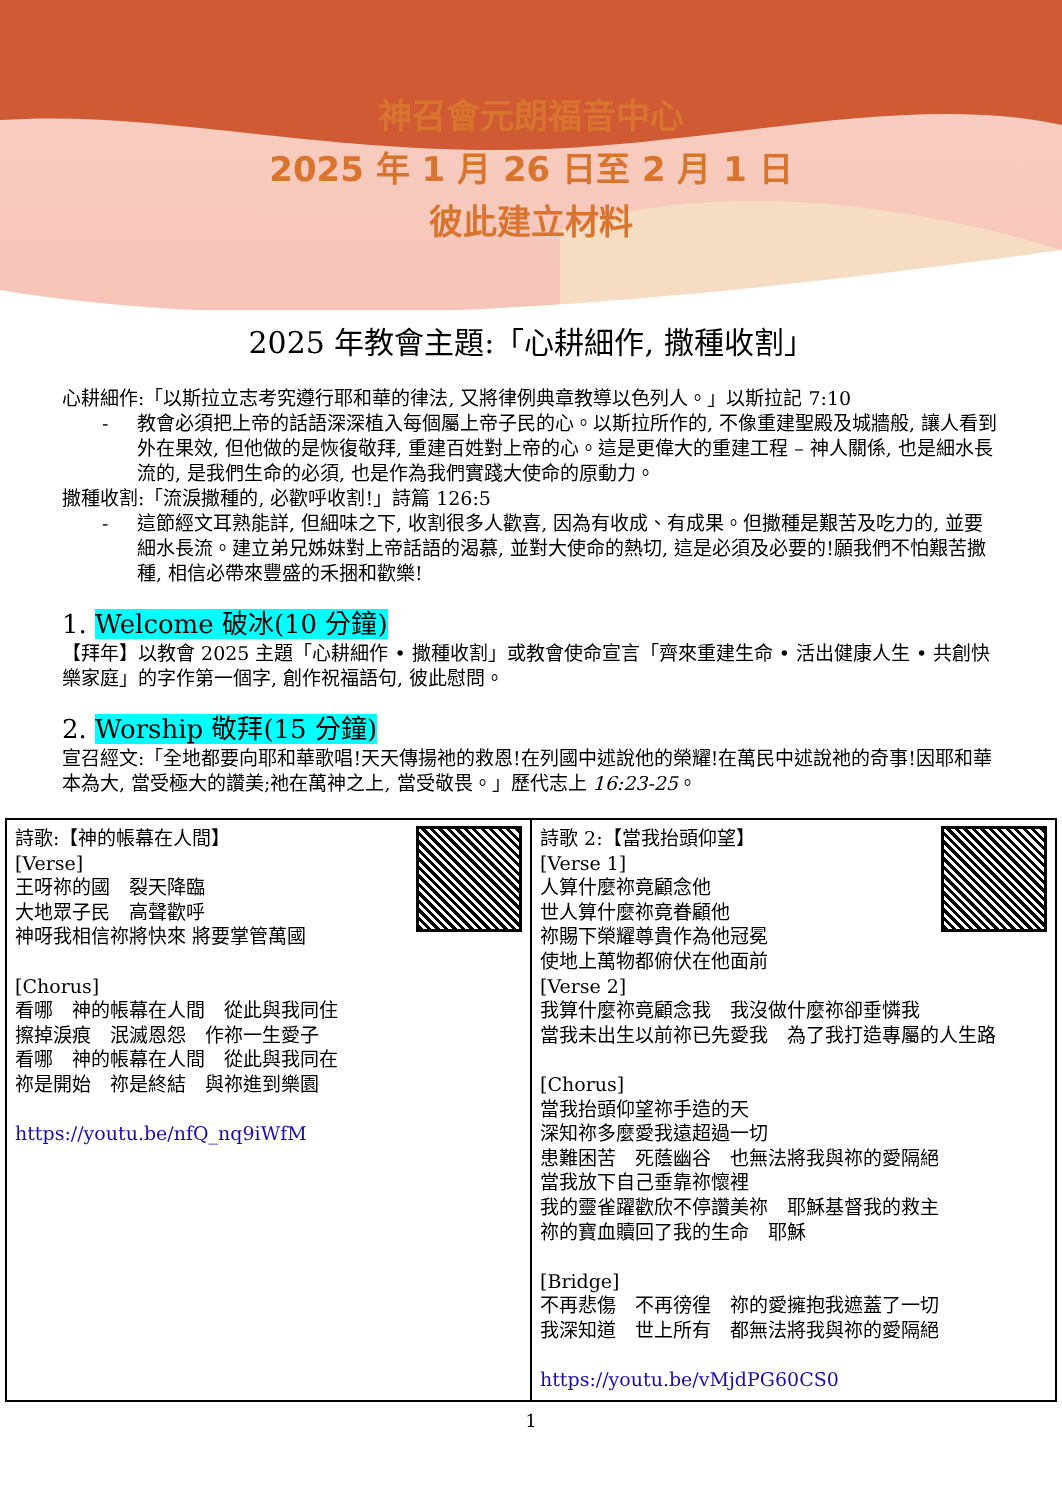神召會元朗福音中心
2025 年 1 月 26 日至 2 月 1 日
彼此建立材料
2025 年教會主題:「心耕細作, 撒種收割」
心耕細作:「以斯拉立志考究遵行耶和華的律法, 又將律例典章教導以色列人。」以斯拉記 7:10
- 教會必須把上帝的話語深深植入每個屬上帝子民的心。以斯拉所作的, 不像重建聖殿及城牆般, 讓人看到外在果效, 但他做的是恢復敬拜, 重建百姓對上帝的心。這是更偉大的重建工程 – 神人關係, 也是細水長流的, 是我們生命的必須, 也是作為我們實踐大使命的原動力。
撒種收割:「流淚撒種的, 必歡呼收割!」詩篇 126:5
- 這節經文耳熟能詳, 但細味之下, 收割很多人歡喜, 因為有收成、有成果。但撒種是艱苦及吃力的, 並要細水長流。建立弟兄姊妹對上帝話語的渴慕, 並對大使命的熱切, 這是必須及必要的!願我們不怕艱苦撒種, 相信必帶來豐盛的禾捆和歡樂!
1. Welcome 破冰(10 分鐘)
【拜年】以教會 2025 主題「心耕細作 • 撒種收割」或教會使命宣言「齊來重建生命 • 活出健康人生 • 共創快樂家庭」的字作第一個字, 創作祝福語句, 彼此慰問。
2. Worship 敬拜(15 分鐘)
宣召經文:「全地都要向耶和華歌唱!天天傳揚祂的救恩!在列國中述說他的榮耀!在萬民中述說祂的奇事!因耶和華本為大, 當受極大的讚美;祂在萬神之上, 當受敬畏。」歷代志上 16:23-25。
| 詩歌:【神的帳幕在人間】 [Verse] 王呀祢的國 裂天降臨 大地眾子民 高聲歡呼 神呀我相信祢將快來 將要掌管萬國 [Chorus] 看哪 神的帳幕在人間 從此與我同住 擦掉淚痕 泯滅恩怨 作祢一生愛子 看哪 神的帳幕在人間 從此與我同在 祢是開始 祢是終結 與祢進到樂園 https://youtu.be/nfQ_nq9iWfM | 詩歌 2:【當我抬頭仰望】 [Verse 1] 人算什麼祢竟顧念他 世人算什麼祢竟眷顧他 祢賜下榮耀尊貴作為他冠冕 使地上萬物都俯伏在他面前 [Verse 2] 我算什麼祢竟顧念我 我沒做什麼祢卻垂憐我 當我未出生以前祢已先愛我 為了我打造專屬的人生路 [Chorus] 當我抬頭仰望祢手造的天 深知祢多麼愛我遠超過一切 患難困苦 死蔭幽谷 也無法將我與祢的愛隔絕 當我放下自己垂靠祢懷裡 我的靈雀躍歡欣不停讚美祢 耶穌基督我的救主 祢的寶血贖回了我的生命 耶穌 [Bridge] 不再悲傷 不再徬徨 祢的愛擁抱我遮蓋了一切 我深知道 世上所有 都無法將我與祢的愛隔絕 https://youtu.be/vMjdPG60CS0 |
1